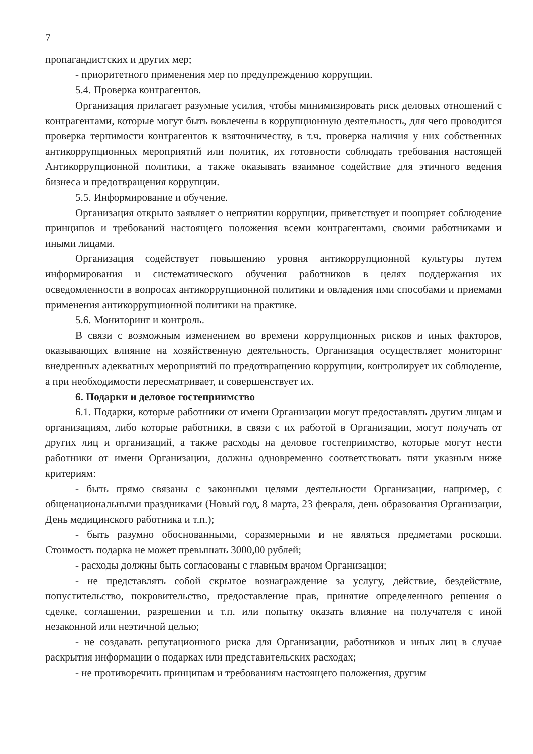7
пропагандистских и других мер;
- приоритетного применения мер по предупреждению коррупции.
5.4. Проверка контрагентов.
Организация прилагает разумные усилия, чтобы минимизировать риск деловых отношений с контрагентами, которые могут быть вовлечены в коррупционную деятельность, для чего проводится проверка терпимости контрагентов к взяточничеству, в т.ч. проверка наличия у них собственных антикоррупционных мероприятий или политик, их готовности соблюдать требования настоящей Антикоррупционной политики, а также оказывать взаимное содействие для этичного ведения бизнеса и предотвращения коррупции.
5.5. Информирование и обучение.
Организация открыто заявляет о неприятии коррупции, приветствует и поощряет соблюдение принципов и требований настоящего положения всеми контрагентами, своими работниками и иными лицами.
Организация содействует повышению уровня антикоррупционной культуры путем информирования и систематического обучения работников в целях поддержания их осведомленности в вопросах антикоррупционной политики и овладения ими способами и приемами применения антикоррупционной политики на практике.
5.6. Мониторинг и контроль.
В связи с возможным изменением во времени коррупционных рисков и иных факторов, оказывающих влияние на хозяйственную деятельность, Организация осуществляет мониторинг внедренных адекватных мероприятий по предотвращению коррупции, контролирует их соблюдение, а при необходимости пересматривает, и совершенствует их.
6. Подарки и деловое гостеприимство
6.1. Подарки, которые работники от имени Организации могут предоставлять другим лицам и организациям, либо которые работники, в связи с их работой в Организации, могут получать от других лиц и организаций, а также расходы на деловое гостеприимство, которые могут нести работники от имени Организации, должны одновременно соответствовать пяти указным ниже критериям:
- быть прямо связаны с законными целями деятельности Организации, например, с общенациональными праздниками (Новый год, 8 марта, 23 февраля, день образования Организации, День медицинского работника и т.п.);
- быть разумно обоснованными, соразмерными и не являться предметами роскоши. Стоимость подарка не может превышать 3000,00 рублей;
- расходы должны быть согласованы с главным врачом Организации;
- не представлять собой скрытое вознаграждение за услугу, действие, бездействие, попустительство, покровительство, предоставление прав, принятие определенного решения о сделке, соглашении, разрешении и т.п. или попытку оказать влияние на получателя с иной незаконной или неэтичной целью;
- не создавать репутационного риска для Организации, работников и иных лиц в случае раскрытия информации о подарках или представительских расходах;
- не противоречить принципам и требованиям настоящего положения, другим